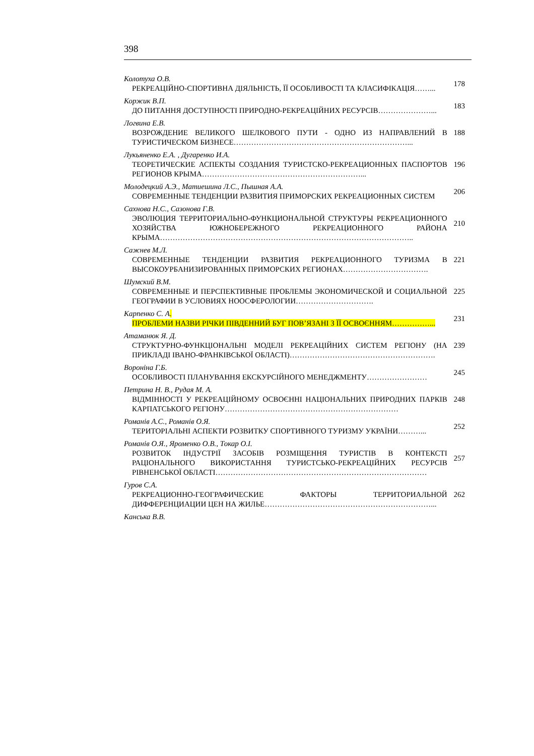398
Колотуха О.В.
РЕКРЕАЦІЙНО-СПОРТИВНА ДІЯЛЬНІСТЬ, ЇЇ ОСОБЛИВОСТІ ТА КЛАСИФІКАЦІЯ……...
178
Коржик В.П.
ДО ПИТАННЯ ДОСТУПНОСТІ ПРИРОДНО-РЕКРЕАЦІЙНИХ РЕСУРСІВ…………………...
183
Логвина Е.В.
ВОЗРОЖДЕНИЕ ВЕЛИКОГО ШЕЛКОВОГО ПУТИ - ОДНО ИЗ НАПРАВЛЕНИЙ В ТУРИСТИЧЕСКОМ БИЗНЕСЕ……………………………………………………………...
188
Лукьяненко Е.А. , Дугаренко И.А.
ТЕОРЕТИЧЕСКИЕ АСПЕКТЫ СОЗДАНИЯ ТУРИСТСКО-РЕКРЕАЦИОННЫХ ПАСПОРТОВ РЕГИОНОВ КРЫМА………………………………………………………...
196
Молодецкий А.Э., Матиешина Л.С., Пышная А.А.
СОВРЕМЕННЫЕ ТЕНДЕНЦИИ РАЗВИТИЯ ПРИМОРСКИХ РЕКРЕАЦИОННЫХ СИСТЕМ
206
Сахнова Н.С., Сазонова Г.В.
ЭВОЛЮЦИЯ ТЕРРИТОРИАЛЬНО-ФУНКЦИОНАЛЬНОЙ СТРУКТУРЫ РЕКРЕАЦИОННОГО ХОЗЯЙСТВА ЮЖНОБЕРЕЖНОГО РЕКРЕАЦИОННОГО РАЙОНА КРЫМА………………………………………………………………………………………..
210
Сажнев М.Л.
СОВРЕМЕННЫЕ ТЕНДЕНЦИИ РАЗВИТИЯ РЕКРЕАЦИОННОГО ТУРИЗМА В ВЫСОКОУРБАНИЗИРОВАННЫХ ПРИМОРСКИХ РЕГИОНАХ…………………………….
221
Шумский В.М.
СОВРЕМЕННЫЕ И ПЕРСПЕКТИВНЫЕ ПРОБЛЕМЫ ЭКОНОМИЧЕСКОЙ И СОЦИАЛЬНОЙ ГЕОГРАФИИ В УСЛОВИЯХ НООСФЕРОЛОГИИ………………………….
225
Карпенко С. А.
ПРОБЛЕМИ НАЗВИ РІЧКИ ПІВДЕННИЙ БУГ ПОВ’ЯЗАНІ З ЇЇ ОСВОЄННЯМ……………...
231
Атаманюк Я. Д.
СТРУКТУРНО-ФУНКЦІОНАЛЬНІ МОДЕЛІ РЕКРЕАЦІЙНИХ СИСТЕМ РЕГІОНУ (НА ПРИКЛАДІ ІВАНО-ФРАНКІВСЬКОЇ ОБЛАСТІ)………………………………………………….
239
Вороніна Г.Б.
ОСОБЛИВОСТІ ПЛАНУВАННЯ ЕКСКУРСІЙНОГО МЕНЕДЖМЕНТУ……………………
245
Петрина Н. В., Рудая М. А.
ВІДМІННОСТІ У РЕКРЕАЦІЙНОМУ ОСВОЄННІ НАЦІОНАЛЬНИХ ПРИРОДНИХ ПАРКІВ КАРПАТСЬКОГО РЕГІОНУ……………………………………………………………
248
Романів А.С., Романів О.Я.
ТЕРИТОРІАЛЬНІ АСПЕКТИ РОЗВИТКУ СПОРТИВНОГО ТУРИЗМУ УКРАЇНИ………...
252
Романів О.Я., Яроменко О.В., Токар О.І.
РОЗВИТОК ІНДУСТРІЇ ЗАСОБІВ РОЗМІЩЕННЯ ТУРИСТІВ В КОНТЕКСТІ РАЦІОНАЛЬНОГО ВИКОРИСТАННЯ ТУРИСТСЬКО-РЕКРЕАЦІЙНИХ РЕСУРСІВ РІВНЕНСЬКОЇ ОБЛАСТІ…………………………………………………………………………
257
Гуров С.А.
РЕКРЕАЦИОННО-ГЕОГРАФИЧЕСКИЕ ФАКТОРЫ ТЕРРИТОРИАЛЬНОЙ ДИФФЕРЕНЦИАЦИИ ЦЕН НА ЖИЛЬЕ…………………………………………………………...
262
Канська В.В.